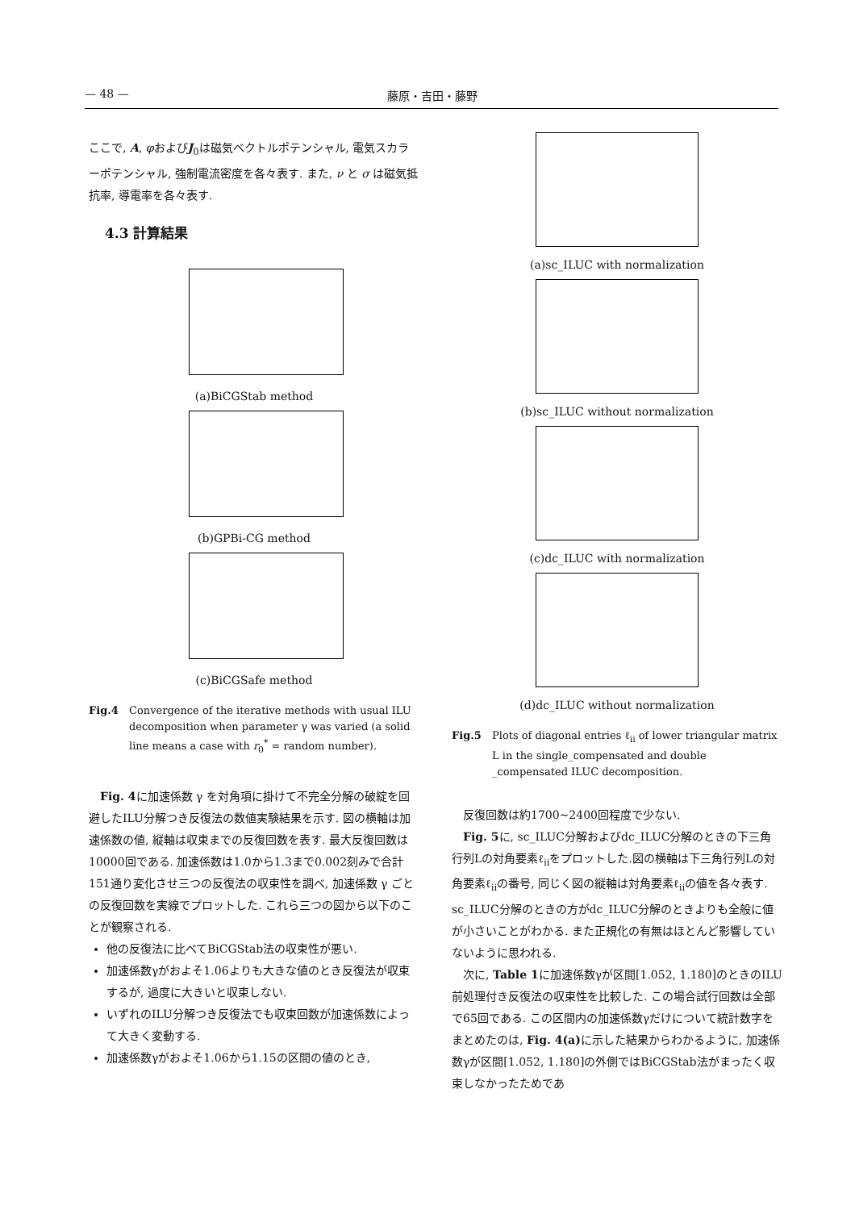— 48 — 藤原・吉田・藤野
ここで, A, φおよびJ<sub>0</sub>は磁気ベクトルポテンシャル, 電気スカラーポテンシャル, 強制電流密度を各々表す. また, ν と σ は磁気抵抗率, 導電率を各々表す.
4.3 計算結果
(a)BiCGStab method
(b)GPBi-CG method
(c)BiCGSafe method
Fig.4 Convergence of the iterative methods with usual ILU decomposition when parameter γ was varied (a solid line means a case with r<sub>0</sub><sup>*</sup> = random number).
Fig. 4に加速係数 γ を対角項に掛けて不完全分解の破綻を回避したILU分解つき反復法の数値実験結果を示す. 図の横軸は加速係数の値, 縦軸は収束までの反復回数を表す. 最大反復回数は10000回である. 加速係数は1.0から1.3まで0.002刻みで合計151通り変化させ三つの反復法の収束性を調べ, 加速係数 γ ごとの反復回数を実線でプロットした. これら三つの図から以下のことが観察される.
他の反復法に比べてBiCGStab法の収束性が悪い.
加速係数γがおよそ1.06よりも大きな値のとき反復法が収束するが, 過度に大きいと収束しない.
いずれのILU分解つき反復法でも収束回数が加速係数によって大きく変動する.
加速係数γがおよそ1.06から1.15の区間の値のとき,
(a)sc_ILUC with normalization
(b)sc_ILUC without normalization
(c)dc_ILUC with normalization
(d)dc_ILUC without normalization
Fig.5 Plots of diagonal entries ℓ<sub>ii</sub> of lower triangular matrix L in the single_compensated and double _compensated ILUC decomposition.
反復回数は約1700~2400回程度で少ない.
Fig. 5に, sc_ILUC分解およびdc_ILUC分解のときの下三角行列Lの対角要素ℓ<sub>ii</sub>をプロットした.図の横軸は下三角行列Lの対角要素ℓ<sub>ii</sub>の番号, 同じく図の縦軸は対角要素ℓ<sub>ii</sub>の値を各々表す. sc_ILUC分解のときの方がdc_ILUC分解のときよりも全般に値が小さいことがわかる. また正規化の有無はほとんど影響していないように思われる.
次に, Table 1に加速係数γが区間[1.052, 1.180]のときのILU前処理付き反復法の収束性を比較した. この場合試行回数は全部で65回である. この区間内の加速係数γだけについて統計数字をまとめたのは, Fig. 4(a) に示した結果からわかるように, 加速係数γが区間[1.052, 1.180]の外側ではBiCGStab法がまったく収束しなかったためであ